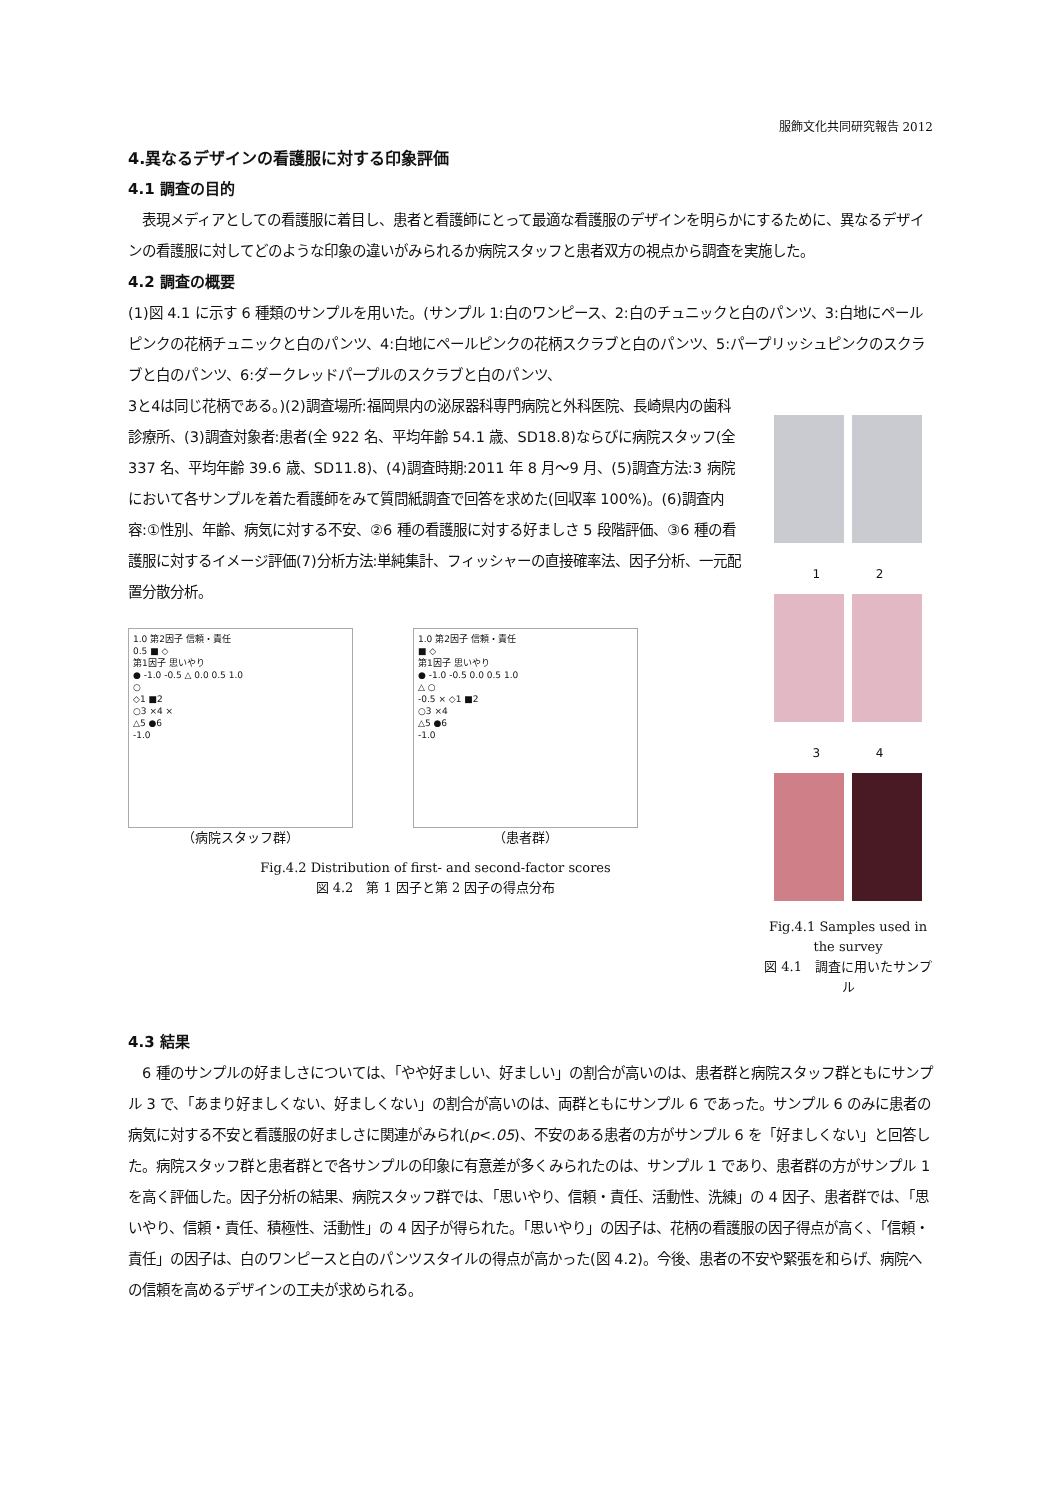服飾文化共同研究報告 2012
4.異なるデザインの看護服に対する印象評価
4.1 調査の目的
　表現メディアとしての看護服に着目し、患者と看護師にとって最適な看護服のデザインを明らかにするために、異なるデザインの看護服に対してどのような印象の違いがみられるか病院スタッフと患者双方の視点から調査を実施した。
4.2 調査の概要
(1)図 4.1 に示す 6 種類のサンプルを用いた。(サンプル 1:白のワンピース、2:白のチュニックと白のパンツ、3:白地にペールピンクの花柄チュニックと白のパンツ、4:白地にペールピンクの花柄スクラブと白のパンツ、5:パープリッシュピンクのスクラブと白のパンツ、6:ダークレッドパープルのスクラブと白のパンツ、
3と4は同じ花柄である。)(2)調査場所:福岡県内の泌尿器科専門病院と外科医院、長崎県内の歯科診療所、(3)調査対象者:患者(全 922 名、平均年齢 54.1 歳、SD18.8)ならびに病院スタッフ(全 337 名、平均年齢 39.6 歳、SD11.8)、(4)調査時期:2011 年 8 月～9 月、(5)調査方法:3 病院において各サンプルを着た看護師をみて質問紙調査で回答を求めた(回収率 100%)。(6)調査内容:①性別、年齢、病気に対する不安、②6 種の看護服に対する好ましさ 5 段階評価、③6 種の看護服に対するイメージ評価(7)分析方法:単純集計、フィッシャーの直接確率法、因子分析、一元配置分散分析。
1.0 第2因子 信頼・責任
0.5 ■ ◇
第1因子 思いやり
● -1.0 -0.5 △ 0.0 0.5 1.0
○
◇1 ■2
○3 ×4 ×
△5 ●6
-1.0
（病院スタッフ群）
1.0 第2因子 信頼・責任
■ ◇
第1因子 思いやり
● -1.0 -0.5 0.0 0.5 1.0
△ ○
-0.5 × ◇1 ■2
○3 ×4
△5 ●6
-1.0
（患者群）
Fig.4.2 Distribution of first- and second-factor scores
図 4.2　第 1 因子と第 2 因子の得点分布
1 　　　　 2
3 　　　　 4
Fig.4.1 Samples used in the survey
図 4.1　調査に用いたサンプル
4.3 結果
　6 種のサンプルの好ましさについては、「やや好ましい、好ましい」の割合が高いのは、患者群と病院スタッフ群ともにサンプル 3 で、「あまり好ましくない、好ましくない」の割合が高いのは、両群ともにサンプル 6 であった。サンプル 6 のみに患者の病気に対する不安と看護服の好ましさに関連がみられ(p<.05)、不安のある患者の方がサンプル 6 を「好ましくない」と回答した。病院スタッフ群と患者群とで各サンプルの印象に有意差が多くみられたのは、サンプル 1 であり、患者群の方がサンプル 1 を高く評価した。因子分析の結果、病院スタッフ群では、「思いやり、信頼・責任、活動性、洗練」の 4 因子、患者群では、「思いやり、信頼・責任、積極性、活動性」の 4 因子が得られた。「思いやり」の因子は、花柄の看護服の因子得点が高く、「信頼・責任」の因子は、白のワンピースと白のパンツスタイルの得点が高かった(図 4.2)。今後、患者の不安や緊張を和らげ、病院への信頼を高めるデザインの工夫が求められる。